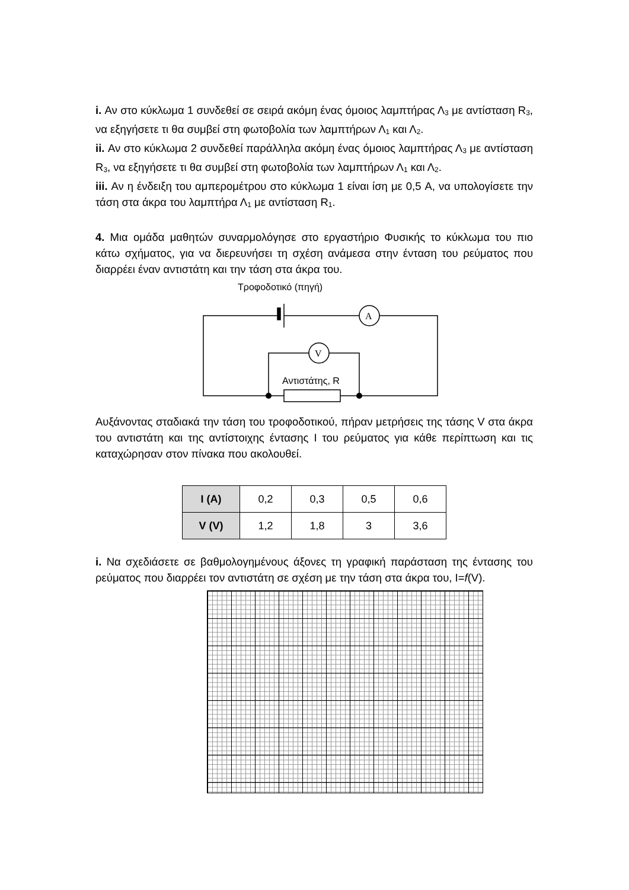i. Αν στο κύκλωμα 1 συνδεθεί σε σειρά ακόμη ένας όμοιος λαμπτήρας Λ<sub>3</sub> με αντίσταση R<sub>3</sub>, να εξηγήσετε τι θα συμβεί στη φωτοβολία των λαμπτήρων Λ<sub>1</sub> και Λ<sub>2</sub>.
ii. Αν στο κύκλωμα 2 συνδεθεί παράλληλα ακόμη ένας όμοιος λαμπτήρας Λ<sub>3</sub> με αντίσταση R<sub>3</sub>, να εξηγήσετε τι θα συμβεί στη φωτοβολία των λαμπτήρων Λ<sub>1</sub> και Λ<sub>2</sub>.
iii. Αν η ένδειξη του αμπερομέτρου στο κύκλωμα 1 είναι ίση με 0,5 A, να υπολογίσετε την τάση στα άκρα του λαμπτήρα Λ<sub>1</sub> με αντίσταση R<sub>1</sub>.
4. Μια ομάδα μαθητών συναρμολόγησε στο εργαστήριο Φυσικής το κύκλωμα του πιο κάτω σχήματος, για να διερευνήσει τη σχέση ανάμεσα στην ένταση του ρεύματος που διαρρέει έναν αντιστάτη και την τάση στα άκρα του.
Τροφοδοτικό (πηγή)
A
V
Αντιστάτης, R
Αυξάνοντας σταδιακά την τάση του τροφοδοτικού, πήραν μετρήσεις της τάσης V στα άκρα του αντιστάτη και της αντίστοιχης έντασης I του ρεύματος για κάθε περίπτωση και τις καταχώρησαν στον πίνακα που ακολουθεί.
| I (A) | 0,2 | 0,3 | 0,5 | 0,6 |
| V (V) | 1,2 | 1,8 | 3 | 3,6 |
i. Να σχεδιάσετε σε βαθμολογημένους άξονες τη γραφική παράσταση της έντασης του ρεύματος που διαρρέει τον αντιστάτη σε σχέση με την τάση στα άκρα του, I=f(V).